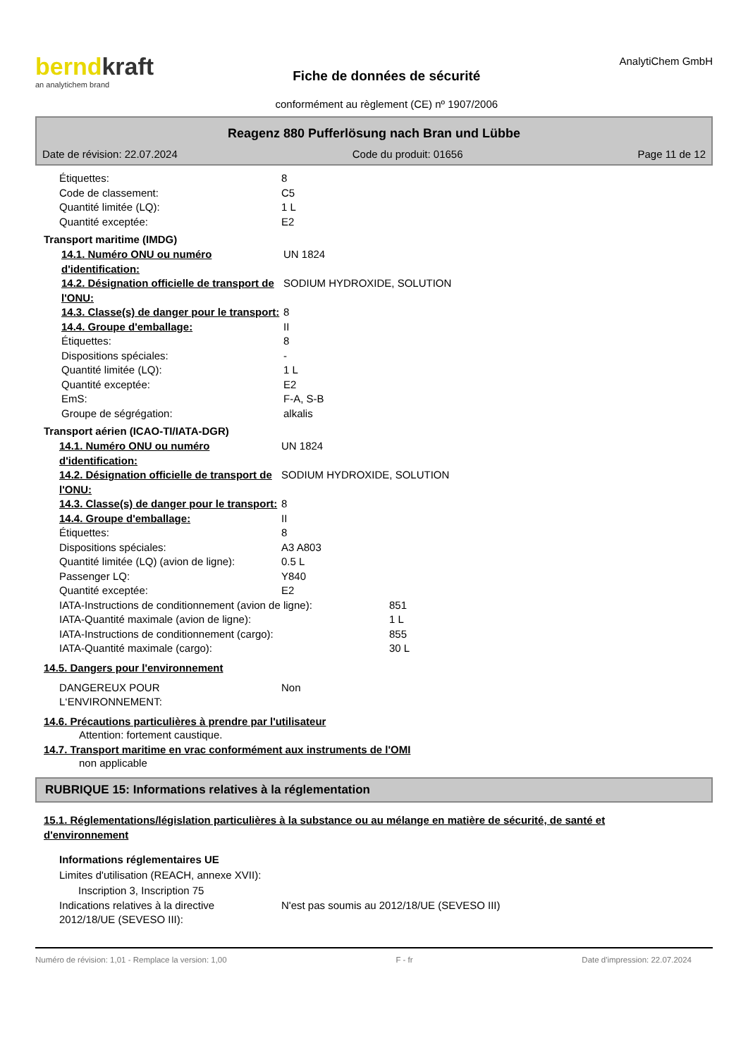berndkraft
an analytichem brand
Fiche de données de sécurité
conformément au règlement (CE) nº 1907/2006
AnalytiChem GmbH
Reagenz 880 Pufferlösung nach Bran und Lübbe
Date de révision: 22.07.2024 Code du produit: 01656 Page 11 de 12
Étiquettes: 8
Code de classement: C5
Quantité limitée (LQ): 1 L
Quantité exceptée: E2
Transport maritime (IMDG)
14.1. Numéro ONU ou numéro d'identification: UN 1824
14.2. Désignation officielle de transport de l'ONU: SODIUM HYDROXIDE, SOLUTION
14.3. Classe(s) de danger pour le transport: 8
14.4. Groupe d'emballage: II
Étiquettes: 8
Dispositions spéciales: -
Quantité limitée (LQ): 1 L
Quantité exceptée: E2
EmS: F-A, S-B
Groupe de ségrégation: alkalis
Transport aérien (ICAO-TI/IATA-DGR)
14.1. Numéro ONU ou numéro d'identification: UN 1824
14.2. Désignation officielle de transport de l'ONU: SODIUM HYDROXIDE, SOLUTION
14.3. Classe(s) de danger pour le transport: 8
14.4. Groupe d'emballage: II
Étiquettes: 8
Dispositions spéciales: A3 A803
Quantité limitée (LQ) (avion de ligne): 0.5 L
Passenger LQ: Y840
Quantité exceptée: E2
IATA-Instructions de conditionnement (avion de ligne): 851
IATA-Quantité maximale (avion de ligne): 1 L
IATA-Instructions de conditionnement (cargo): 855
IATA-Quantité maximale (cargo): 30 L
14.5. Dangers pour l'environnement
DANGEREUX POUR L‘ENVIRONNEMENT: Non
14.6. Précautions particulières à prendre par l'utilisateur
Attention: fortement caustique.
14.7. Transport maritime en vrac conformément aux instruments de l'OMI
non applicable
RUBRIQUE 15: Informations relatives à la réglementation
15.1. Réglementations/législation particulières à la substance ou au mélange en matière de sécurité, de santé et d'environnement
Informations réglementaires UE
Limites d'utilisation (REACH, annexe XVII):
Inscription 3, Inscription 75
Indications relatives à la directive 2012/18/UE (SEVESO III): N'est pas soumis au 2012/18/UE (SEVESO III)
Numéro de révision: 1,01 - Remplace la version: 1,00 F - fr Date d'impression: 22.07.2024